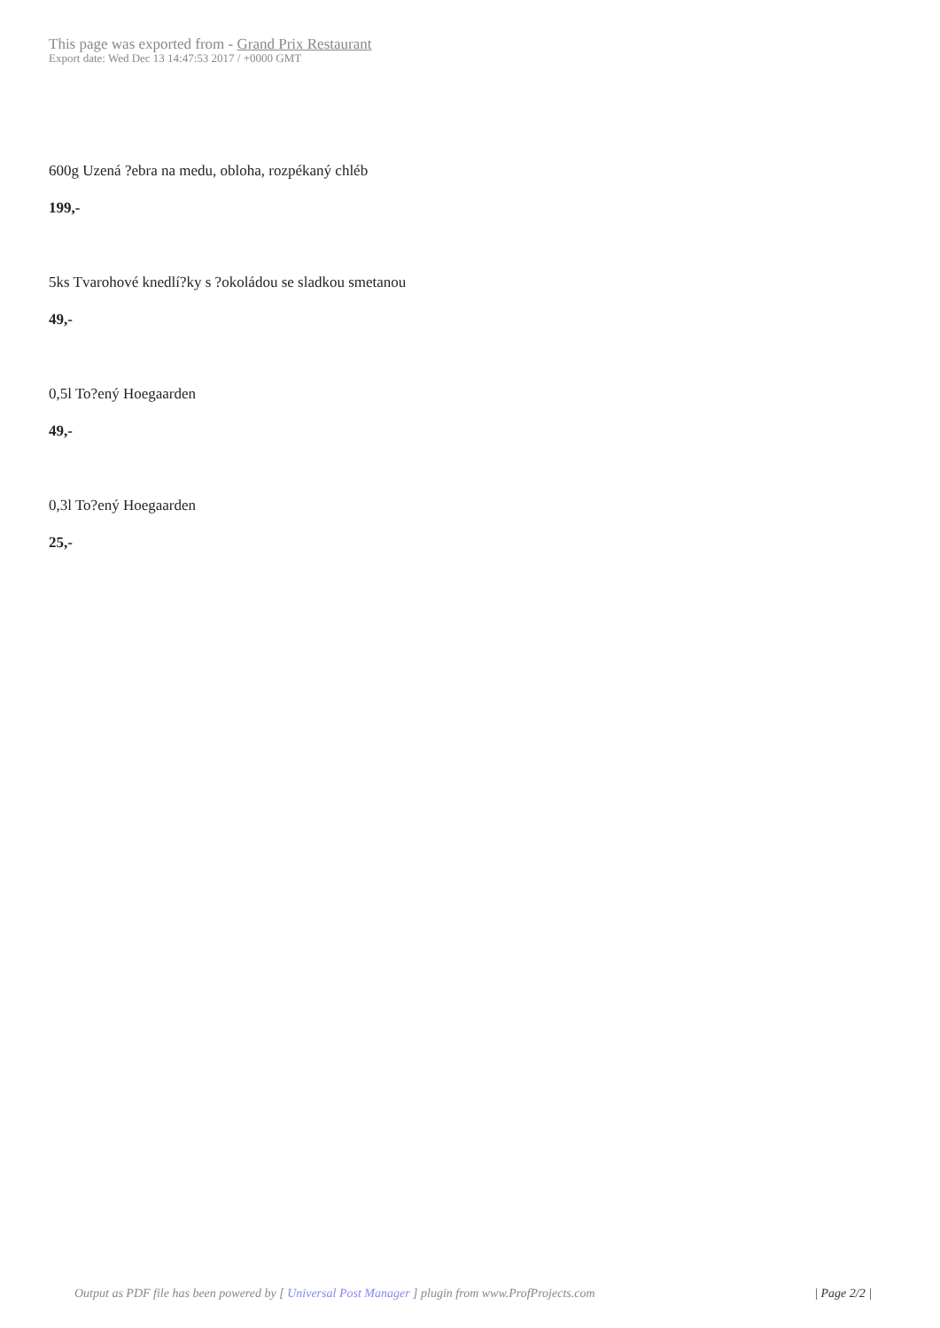This page was exported from - Grand Prix Restaurant
Export date: Wed Dec 13 14:47:53 2017 / +0000 GMT
600g Uzená ?ebra na medu, obloha, rozpékaný chléb
199,-
5ks Tvarohové knedlí?ky s ?okoládou se sladkou smetanou
49,-
0,5l To?ený Hoegaarden
49,-
0,3l To?ený Hoegaarden
25,-
Output as PDF file has been powered by [ Universal Post Manager ] plugin from www.ProfProjects.com
| Page 2/2 |